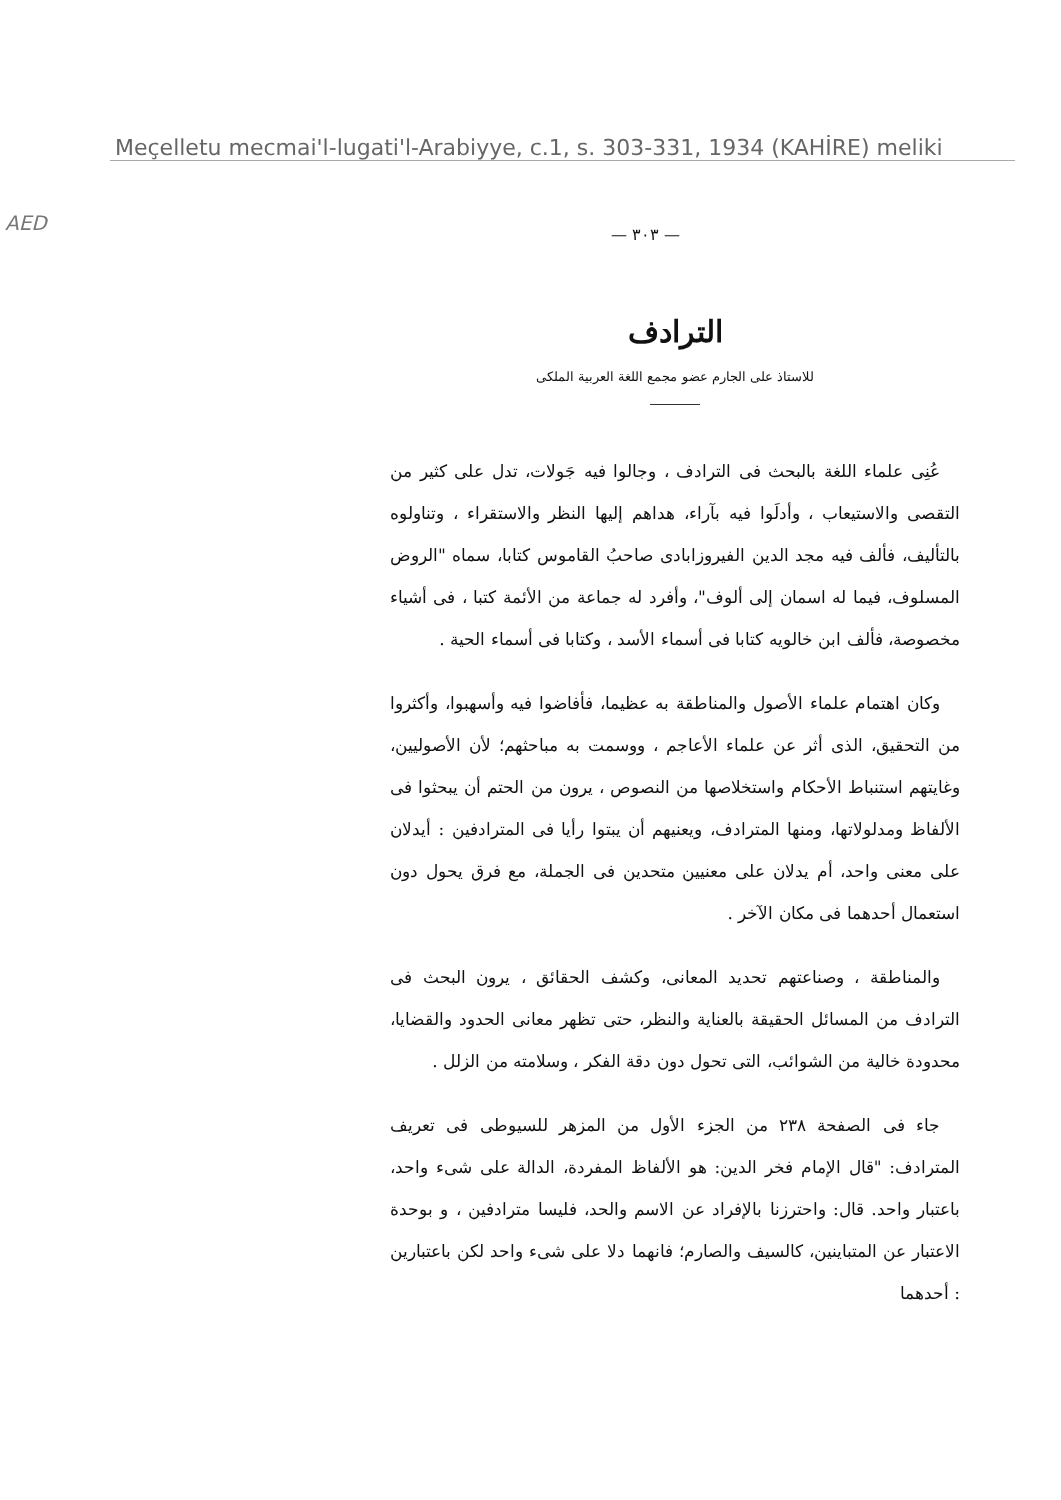Meçelletu mecmai'l-lugati'l-Arabiyye, c.1, s. 303-331, 1934 (KAHİRE) meliki
AED
— ٣٠٣ —
الترادف
للاستاذ على الجارم عضو مجمع اللغة العربية الملكى
عُنِى علماء اللغة بالبحث فى الترادف ، وجالوا فيه جَولات، تدل على كثير من التقصى والاستيعاب ، وأدلَوا فيه بآراء، هداهم إليها النظر والاستقراء ، وتناولوه بالتأليف، فألف فيه مجد الدين الفيروزابادى صاحبُ القاموس كتابا، سماه "الروض المسلوف، فيما له اسمان إلى ألوف"، وأفرد له جماعة من الأئمة كتبا ، فى أشياء مخصوصة، فألف ابن خالويه كتابا فى أسماء الأسد ، وكتابا فى أسماء الحية .
وكان اهتمام علماء الأصول والمناطقة به عظيما، فأفاضوا فيه وأسهبوا، وأكثروا من التحقيق، الذى أثر عن علماء الأعاجم ، ووسمت به مباحثهم؛ لأن الأصوليين، وغايتهم استنباط الأحكام واستخلاصها من النصوص ، يرون من الحتم أن يبحثوا فى الألفاظ ومدلولاتها، ومنها المترادف، ويعنيهم أن يبتوا رأيا فى المترادفين : أيدلان على معنى واحد، أم يدلان على معنيين متحدين فى الجملة، مع فرق يحول دون استعمال أحدهما فى مكان الآخر .
والمناطقة ، وصناعتهم تحديد المعانى، وكشف الحقائق ، يرون البحث فى الترادف من المسائل الحقيقة بالعناية والنظر، حتى تظهر معانى الحدود والقضايا، محدودة خالية من الشوائب، التى تحول دون دقة الفكر ، وسلامته من الزلل .
جاء فى الصفحة ٢٣٨ من الجزء الأول من المزهر للسيوطى فى تعريف المترادف: "قال الإمام فخر الدين: هو الألفاظ المفردة، الدالة على شىء واحد، باعتبار واحد. قال: واحترزنا بالإفراد عن الاسم والحد، فليسا مترادفين ، و بوحدة الاعتبار عن المتباينين، كالسيف والصارم؛ فانهما دلا على شىء واحد لكن باعتبارين : أحدهما